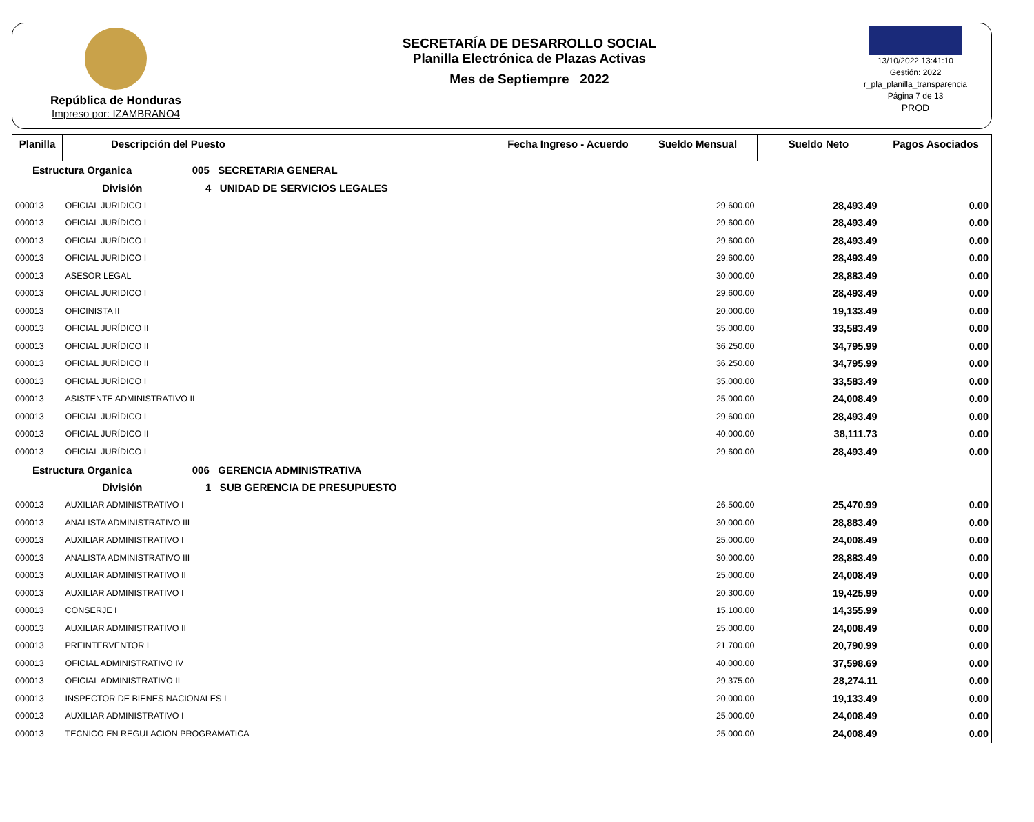República de Honduras
Impreso por: IZAMBRANO4
SECRETARÍA DE DESARROLLO SOCIAL
Planilla Electrónica de Plazas Activas
Mes de Septiempre 2022
13/10/2022 13:41:10
Gestión: 2022
r_pla_planilla_transparencia
Página 7 de 13
PROD
| Planilla | Descripción del Puesto | Fecha Ingreso - Acuerdo | Sueldo Mensual | Sueldo Neto | Pagos Asociados |
| --- | --- | --- | --- | --- | --- |
| Estructura Organica 005 SECRETARIA GENERAL | | | | | |
| División 4 UNIDAD DE SERVICIOS LEGALES | | | | | |
| 000013 | OFICIAL JURIDICO I | | 29,600.00 | 28,493.49 | 0.00 |
| 000013 | OFICIAL JURÍDICO I | | 29,600.00 | 28,493.49 | 0.00 |
| 000013 | OFICIAL JURÍDICO I | | 29,600.00 | 28,493.49 | 0.00 |
| 000013 | OFICIAL JURIDICO I | | 29,600.00 | 28,493.49 | 0.00 |
| 000013 | ASESOR LEGAL | | 30,000.00 | 28,883.49 | 0.00 |
| 000013 | OFICIAL JURIDICO I | | 29,600.00 | 28,493.49 | 0.00 |
| 000013 | OFICINISTA II | | 20,000.00 | 19,133.49 | 0.00 |
| 000013 | OFICIAL JURÍDICO II | | 35,000.00 | 33,583.49 | 0.00 |
| 000013 | OFICIAL JURÍDICO II | | 36,250.00 | 34,795.99 | 0.00 |
| 000013 | OFICIAL JURÍDICO II | | 36,250.00 | 34,795.99 | 0.00 |
| 000013 | OFICIAL JURÍDICO I | | 35,000.00 | 33,583.49 | 0.00 |
| 000013 | ASISTENTE ADMINISTRATIVO II | | 25,000.00 | 24,008.49 | 0.00 |
| 000013 | OFICIAL JURÍDICO I | | 29,600.00 | 28,493.49 | 0.00 |
| 000013 | OFICIAL JURÍDICO II | | 40,000.00 | 38,111.73 | 0.00 |
| 000013 | OFICIAL JURÍDICO I | | 29,600.00 | 28,493.49 | 0.00 |
| Estructura Organica 006 GERENCIA ADMINISTRATIVA | | | | | |
| División 1 SUB GERENCIA DE PRESUPUESTO | | | | | |
| 000013 | AUXILIAR ADMINISTRATIVO I | | 26,500.00 | 25,470.99 | 0.00 |
| 000013 | ANALISTA ADMINISTRATIVO III | | 30,000.00 | 28,883.49 | 0.00 |
| 000013 | AUXILIAR ADMINISTRATIVO I | | 25,000.00 | 24,008.49 | 0.00 |
| 000013 | ANALISTA ADMINISTRATIVO III | | 30,000.00 | 28,883.49 | 0.00 |
| 000013 | AUXILIAR ADMINISTRATIVO II | | 25,000.00 | 24,008.49 | 0.00 |
| 000013 | AUXILIAR ADMINISTRATIVO I | | 20,300.00 | 19,425.99 | 0.00 |
| 000013 | CONSERJE I | | 15,100.00 | 14,355.99 | 0.00 |
| 000013 | AUXILIAR ADMINISTRATIVO II | | 25,000.00 | 24,008.49 | 0.00 |
| 000013 | PREINTERVENTOR I | | 21,700.00 | 20,790.99 | 0.00 |
| 000013 | OFICIAL ADMINISTRATIVO IV | | 40,000.00 | 37,598.69 | 0.00 |
| 000013 | OFICIAL ADMINISTRATIVO II | | 29,375.00 | 28,274.11 | 0.00 |
| 000013 | INSPECTOR DE BIENES NACIONALES I | | 20,000.00 | 19,133.49 | 0.00 |
| 000013 | AUXILIAR ADMINISTRATIVO I | | 25,000.00 | 24,008.49 | 0.00 |
| 000013 | TECNICO EN REGULACION PROGRAMATICA | | 25,000.00 | 24,008.49 | 0.00 |